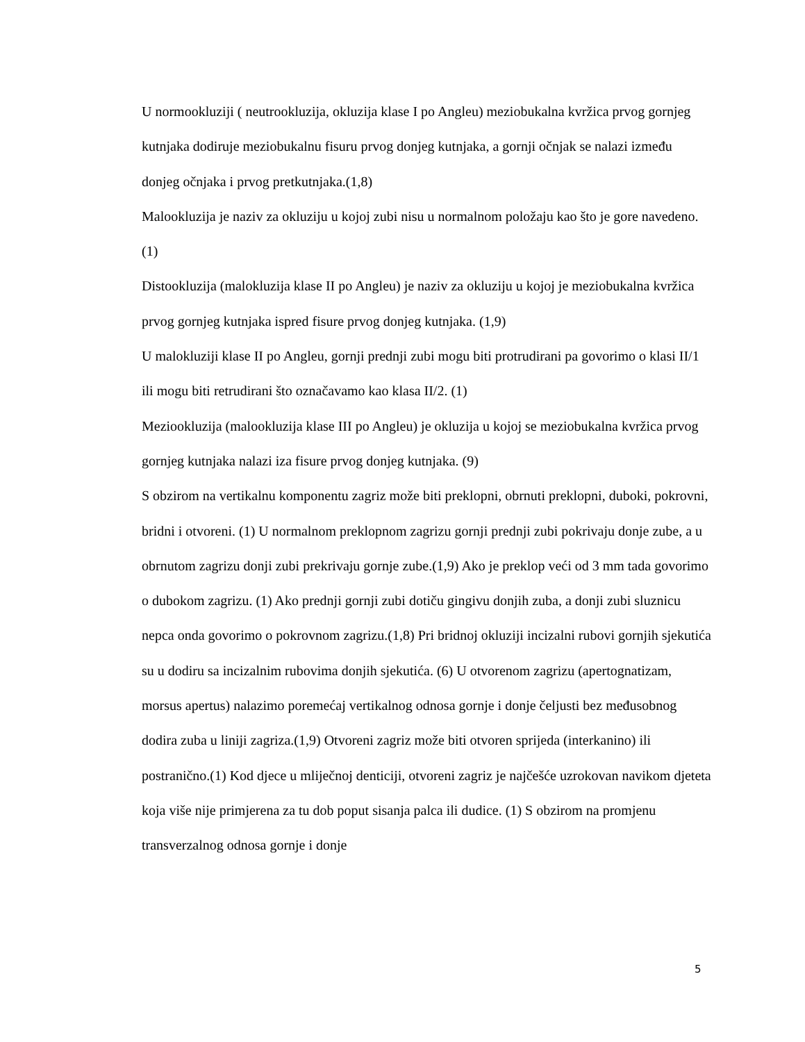U normookluziji ( neutrookluzija, okluzija klase I po Angleu) meziobukalna kvržica prvog gornjeg kutnjaka dodiruje meziobukalnu fisuru prvog donjeg kutnjaka, a gornji očnjak se nalazi između donjeg očnjaka i prvog pretkutnjaka.(1,8)
Malookluzija je naziv za okluziju u kojoj zubi nisu u normalnom položaju kao što je gore navedeno. (1)
Distookluzija (malokluzija klase II po Angleu) je naziv za okluziju u kojoj je meziobukalna kvržica prvog gornjeg kutnjaka ispred fisure prvog donjeg kutnjaka. (1,9)
U malokluziji klase II po Angleu, gornji prednji zubi mogu biti protrudirani pa govorimo o klasi II/1 ili mogu biti retrudirani što označavamo kao klasa II/2. (1)
Meziookluzija (malookluzija klase III po Angleu) je okluzija u kojoj se meziobukalna kvržica prvog gornjeg kutnjaka nalazi iza fisure prvog donjeg kutnjaka. (9)
S obzirom na vertikalnu komponentu zagriz može biti preklopni, obrnuti preklopni, duboki, pokrovni, bridni i otvoreni. (1) U normalnom preklopnom zagrizu gornji prednji zubi pokrivaju donje zube, a u obrnutom zagrizu donji zubi prekrivaju gornje zube.(1,9) Ako je preklop veći od 3 mm tada govorimo o dubokom zagrizu. (1) Ako prednji gornji zubi dotiču gingivu donjih zuba, a donji zubi sluznicu nepca onda govorimo o pokrovnom zagrizu.(1,8) Pri bridnoj okluziji incizalni rubovi gornjih sjekutića su u dodiru sa incizalnim rubovima donjih sjekutića. (6) U otvorenom zagrizu (apertognatizam, morsus apertus) nalazimo poremećaj vertikalnog odnosa gornje i donje čeljusti bez međusobnog dodira zuba u liniji zagriza.(1,9) Otvoreni zagriz može biti otvoren sprijeda (interkanino) ili postranično.(1) Kod djece u mliječnoj denticiji, otvoreni zagriz je najčešće uzrokovan navikom djeteta koja više nije primjerena za tu dob poput sisanja palca ili dudice. (1) S obzirom na promjenu transverzalnog odnosa gornje i donje
5